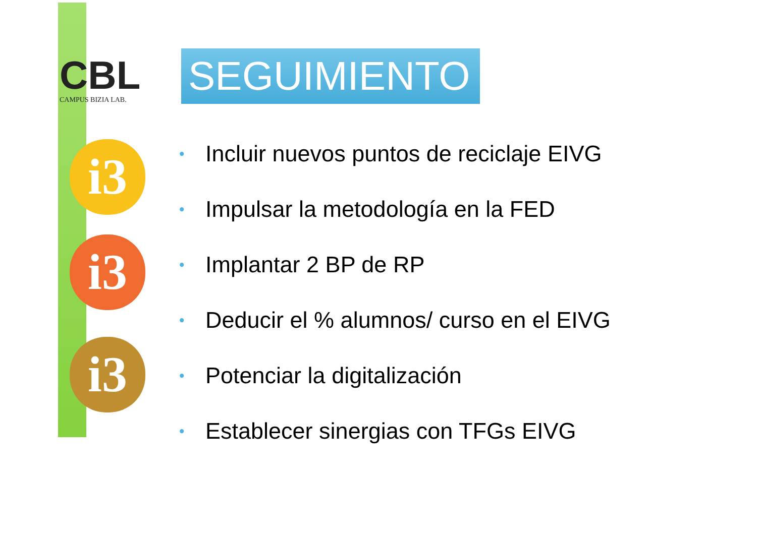CBL
CAMPUS BIZIA LAB.
i3
i3
i3
SEGUIMIENTO
• Incluir nuevos puntos de reciclaje EIVG
• Impulsar la metodología en la FED
• Implantar 2 BP de RP
• Deducir el % alumnos/ curso en el EIVG
• Potenciar la digitalización
• Establecer sinergias con TFGs EIVG